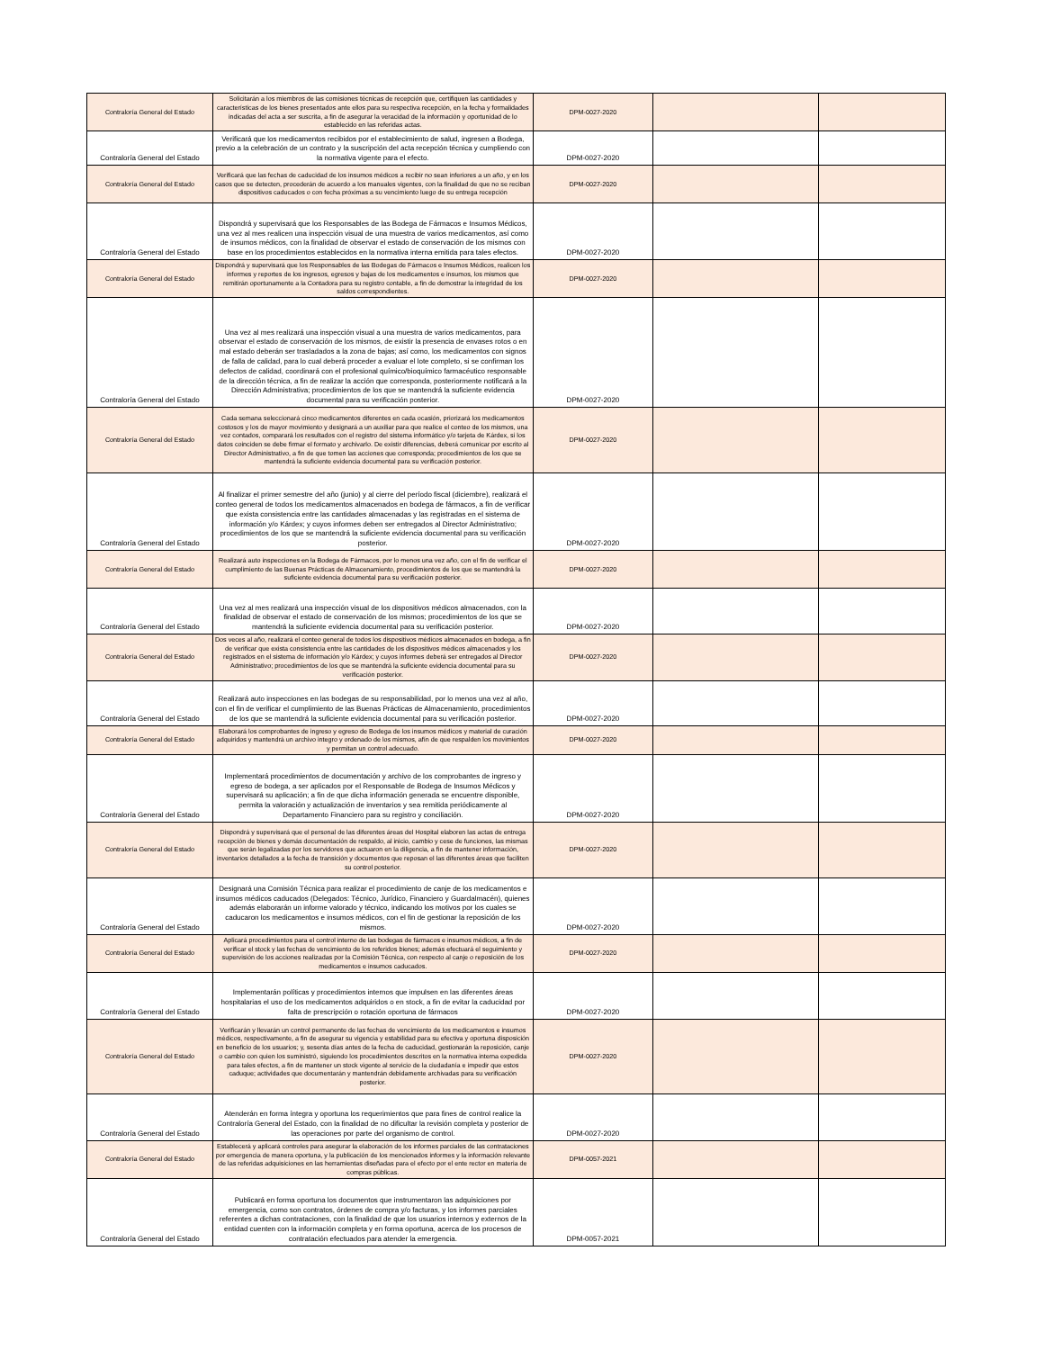| Contraloría General del Estado | Solicitarán a los miembros de las comisiones técnicas de recepción que, certifiquen las cantidades y características de los bienes presentados ante ellos para su respectiva recepción, en la fecha y formalidades indicadas del acta a ser suscrita, a fin de asegurar la veracidad de la información y oportunidad de lo establecido en las referidas actas. | DPM-0027-2020 | | |
| Contraloría General del Estado | Verificará que los medicamentos recibidos por el establecimiento de salud, ingresen a Bodega, previo a la celebración de un contrato y la suscripción del acta recepción técnica y cumpliendo con la normativa vigente para el efecto. | DPM-0027-2020 | | |
| Contraloría General del Estado | Verificará que las fechas de caducidad de los insumos médicos a recibir no sean inferiores a un año, y en los casos que se detecten, procederán de acuerdo a los manuales vigentes, con la finalidad de que no se reciban dispositivos caducados o con fecha próximas a su vencimiento luego de su entrega recepción | DPM-0027-2020 | | |
| Contraloría General del Estado | Dispondrá y supervisará que los Responsables de las Bodega de Fármacos e Insumos Médicos, una vez al mes realicen una inspección visual de una muestra de varios medicamentos, así como de insumos médicos, con la finalidad de observar el estado de conservación de los mismos con base en los procedimientos establecidos en la normativa interna emitida para tales efectos. | DPM-0027-2020 | | |
| Contraloría General del Estado | Dispondrá y supervisará que los Responsables de las Bodegas de Fármacos e Insumos Médicos, realicen los informes y reportes de los ingresos, egresos y bajas de los medicamentos e insumos, los mismos que remitirán oportunamente a la Contadora para su registro contable, a fin de demostrar la integridad de los saldos correspondientes. | DPM-0027-2020 | | |
| Contraloría General del Estado | Una vez al mes realizará una inspección visual a una muestra de varios medicamentos, para observar el estado de conservación de los mismos, de existir la presencia de envases rotos o en mal estado deberán ser trasladados a la zona de bajas; así como, los medicamentos con signos de falla de calidad, para lo cual deberá proceder a evaluar el lote completo, si se confirman los defectos de calidad, coordinará con el profesional químico/bioquímico farmacéutico responsable de la dirección técnica, a fin de realizar la acción que corresponda, posteriormente notificará a la Dirección Administrativa; procedimientos de los que se mantendrá la suficiente evidencia documental para su verificación posterior. | DPM-0027-2020 | | |
| Contraloría General del Estado | Cada semana seleccionará cinco medicamentos diferentes en cada ocasión, priorizará los medicamentos costosos y los de mayor movimiento y designará a un auxiliar para que realice el conteo de los mismos, una vez contados, comparará los resultados con el registro del sistema informático y/o tarjeta de Kárdex, si los datos coinciden se debe firmar el formato y archivarlo. De existir diferencias, deberá comunicar por escrito al Director Administrativo, a fin de que tomen las acciones que corresponda; procedimientos de los que se mantendrá la suficiente evidencia documental para su verificación posterior. | DPM-0027-2020 | | |
| Contraloría General del Estado | Al finalizar el primer semestre del año (junio) y al cierre del período fiscal (diciembre), realizará el conteo general de todos los medicamentos almacenados en bodega de fármacos, a fin de verificar que exista consistencia entre las cantidades almacenadas y las registradas en el sistema de información y/o Kárdex; y cuyos informes deben ser entregados al Director Administrativo; procedimientos de los que se mantendrá la suficiente evidencia documental para su verificación posterior. | DPM-0027-2020 | | |
| Contraloría General del Estado | Realizará auto inspecciones en la Bodega de Fármacos, por lo menos una vez año, con el fin de verificar el cumplimiento de las Buenas Prácticas de Almacenamiento, procedimientos de los que se mantendrá la suficiente evidencia documental para su verificación posterior. | DPM-0027-2020 | | |
| Contraloría General del Estado | Una vez al mes realizará una inspección visual de los dispositivos médicos almacenados, con la finalidad de observar el estado de conservación de los mismos; procedimientos de los que se mantendrá la suficiente evidencia documental para su verificación posterior. | DPM-0027-2020 | | |
| Contraloría General del Estado | Dos veces al año, realizará el conteo general de todos los dispositivos médicos almacenados en bodega, a fin de verificar que exista consistencia entre las cantidades de los dispositivos médicos almacenados y los registrados en el sistema de información y/o Kárdex; y cuyos informes deberá ser entregados al Director Administrativo; procedimientos de los que se mantendrá la suficiente evidencia documental para su verificación posterior. | DPM-0027-2020 | | |
| Contraloría General del Estado | Realizará auto inspecciones en las bodegas de su responsabilidad, por lo menos una vez al año, con el fin de verificar el cumplimiento de las Buenas Prácticas de Almacenamiento, procedimientos de los que se mantendrá la suficiente evidencia documental para su verificación posterior. | DPM-0027-2020 | | |
| Contraloría General del Estado | Elaborará los comprobantes de ingreso y egreso de Bodega de los insumos médicos y material de curación adquiridos y mantendrá un archivo integro y ordenado de los mismos, afín de que respalden los movimientos y permitan un control adecuado. | DPM-0027-2020 | | |
| Contraloría General del Estado | Implementará procedimientos de documentación y archivo de los comprobantes de ingreso y egreso de bodega, a ser aplicados por el Responsable de Bodega de Insumos Médicos y supervisará su aplicación; a fin de que dicha información generada se encuentre disponible, permita la valoración y actualización de inventarios y sea remitida periódicamente al Departamento Financiero para su registro y conciliación. | DPM-0027-2020 | | |
| Contraloría General del Estado | Dispondrá y supervisará que el personal de las diferentes áreas del Hospital elaboren las actas de entrega recepción de bienes y demás documentación de respaldo, al inicio, cambio y cese de funciones, las mismas que serán legalizadas por los servidores que actuaron en la diligencia, a fin de mantener información, inventarios detallados a la fecha de transición y documentos que reposan el las diferentes áreas que faciliten su control posterior. | DPM-0027-2020 | | |
| Contraloría General del Estado | Designará una Comisión Técnica para realizar el procedimiento de canje de los medicamentos e insumos médicos caducados (Delegados: Técnico, Jurídico, Financiero y Guardalmacén), quienes además elaborarán un informe valorado y técnico, indicando los motivos por los cuales se caducaron los medicamentos e insumos médicos, con el fin de gestionar la reposición de los mismos. | DPM-0027-2020 | | |
| Contraloría General del Estado | Aplicará procedimientos para el control interno de las bodegas de fármacos e insumos médicos, a fin de verificar el stock y las fechas de vencimiento de los referidos bienes; además efectuará el seguimiento y supervisión de los acciones realizadas por la Comisión Técnica, con respecto al canje o reposición de los medicamentos e insumos caducados. | DPM-0027-2020 | | |
| Contraloría General del Estado | Implementarán políticas y procedimientos internos que impulsen en las diferentes áreas hospitalarias el uso de los medicamentos adquiridos o en stock, a fin de evitar la caducidad por falta de prescripción o rotación oportuna de fármacos | DPM-0027-2020 | | |
| Contraloría General del Estado | Verificarán y llevarán un control permanente de las fechas de vencimiento de los medicamentos e insumos médicos, respectivamente, a fin de asegurar su vigencia y estabilidad para su efectiva y oportuna disposición en beneficio de los usuarios; y, sesenta días antes de la fecha de caducidad, gestionarán la reposición, canje o cambio con quien los suministró, siguiendo los procedimientos descritos en la normativa interna expedida para tales efectos, a fin de mantener un stock vigente al servicio de la ciudadanía e impedir que estos caduque; actividades que documentarán y mantendrán debidamente archivadas para su verificación posterior. | DPM-0027-2020 | | |
| Contraloría General del Estado | Atenderán en forma íntegra y oportuna los requerimientos que para fines de control realice la Contraloría General del Estado, con la finalidad de no dificultar la revisión completa y posterior de las operaciones por parte del organismo de control. | DPM-0027-2020 | | |
| Contraloría General del Estado | Establecerá y aplicará controles para asegurar la elaboración de los informes parciales de las contrataciones por emergencia de manera oportuna, y la publicación de los mencionados informes y la información relevante de las referidas adquisiciones en las herramientas diseñadas para el efecto por el ente rector en materia de compras públicas. | DPM-0057-2021 | | |
| Contraloría General del Estado | Publicará en forma oportuna los documentos que instrumentaron las adquisiciones por emergencia, como son contratos, órdenes de compra y/o facturas, y los informes parciales referentes a dichas contrataciones, con la finalidad de que los usuarios internos y externos de la entidad cuenten con la información completa y en forma oportuna, acerca de los procesos de contratación efectuados para atender la emergencia. | DPM-0057-2021 | | |